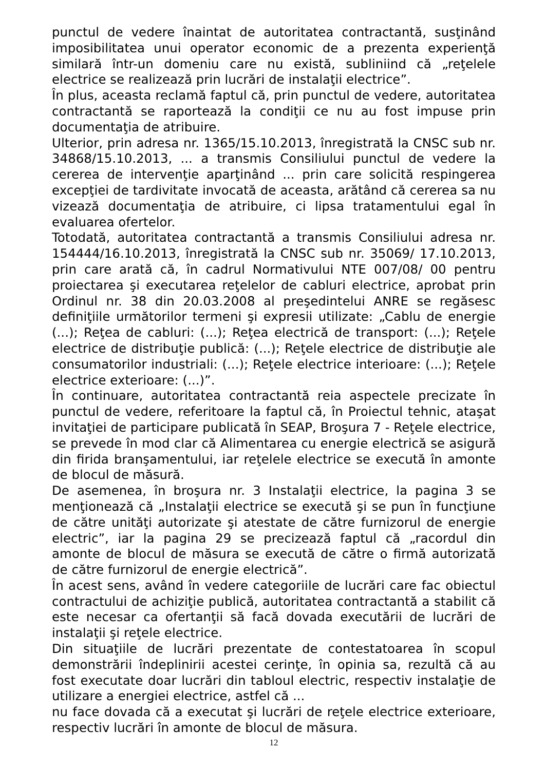punctul de vedere înaintat de autoritatea contractantă, susţinând imposibilitatea unui operator economic de a prezenta experienţă similară într-un domeniu care nu există, subliniind că „reţelele electrice se realizează prin lucrări de instalaţii electrice”.
În plus, aceasta reclamă faptul că, prin punctul de vedere, autoritatea contractantă se raportează la condiţii ce nu au fost impuse prin documentaţia de atribuire.
Ulterior, prin adresa nr. 1365/15.10.2013, înregistrată la CNSC sub nr. 34868/15.10.2013, ... a transmis Consiliului punctul de vedere la cererea de intervenţie aparţinând ... prin care solicită respingerea excepţiei de tardivitate invocată de aceasta, arătând că cererea sa nu vizează documentaţia de atribuire, ci lipsa tratamentului egal în evaluarea ofertelor.
Totodată, autoritatea contractantă a transmis Consiliului adresa nr. 154444/16.10.2013, înregistrată la CNSC sub nr. 35069/ 17.10.2013, prin care arată că, în cadrul Normativului NTE 007/08/ 00 pentru proiectarea şi executarea reţelelor de cabluri electrice, aprobat prin Ordinul nr. 38 din 20.03.2008 al preşedintelui ANRE se regăsesc definiţiile următorilor termeni şi expresii utilizate: „Cablu de energie (...); Reţea de cabluri: (...); Reţea electrică de transport: (...); Reţele electrice de distribuţie publică: (...); Reţele electrice de distribuţie ale consumatorilor industriali: (...); Reţele electrice interioare: (...); Reţele electrice exterioare: (...)”.
În continuare, autoritatea contractantă reia aspectele precizate în punctul de vedere, referitoare la faptul că, în Proiectul tehnic, ataşat invitaţiei de participare publicată în SEAP, Broşura 7 - Reţele electrice, se prevede în mod clar că Alimentarea cu energie electrică se asigură din firida branşamentului, iar reţelele electrice se execută în amonte de blocul de măsură.
De asemenea, în broşura nr. 3 Instalaţii electrice, la pagina 3 se menţionează că „Instalaţii electrice se execută şi se pun în funcţiune de către unităţi autorizate şi atestate de către furnizorul de energie electric”, iar la pagina 29 se precizează faptul că „racordul din amonte de blocul de măsura se execută de către o firmă autorizată de către furnizorul de energie electrică”.
În acest sens, având în vedere categoriile de lucrări care fac obiectul contractului de achiziţie publică, autoritatea contractantă a stabilit că este necesar ca ofertanţii să facă dovada executării de lucrări de instalaţii şi reţele electrice.
Din situaţiile de lucrări prezentate de contestatoarea în scopul demonstrării îndeplinirii acestei cerinţe, în opinia sa, rezultă că au fost executate doar lucrări din tabloul electric, respectiv instalaţie de utilizare a energiei electrice, astfel că ...
nu face dovada că a executat şi lucrări de reţele electrice exterioare, respectiv lucrări în amonte de blocul de măsura.
12